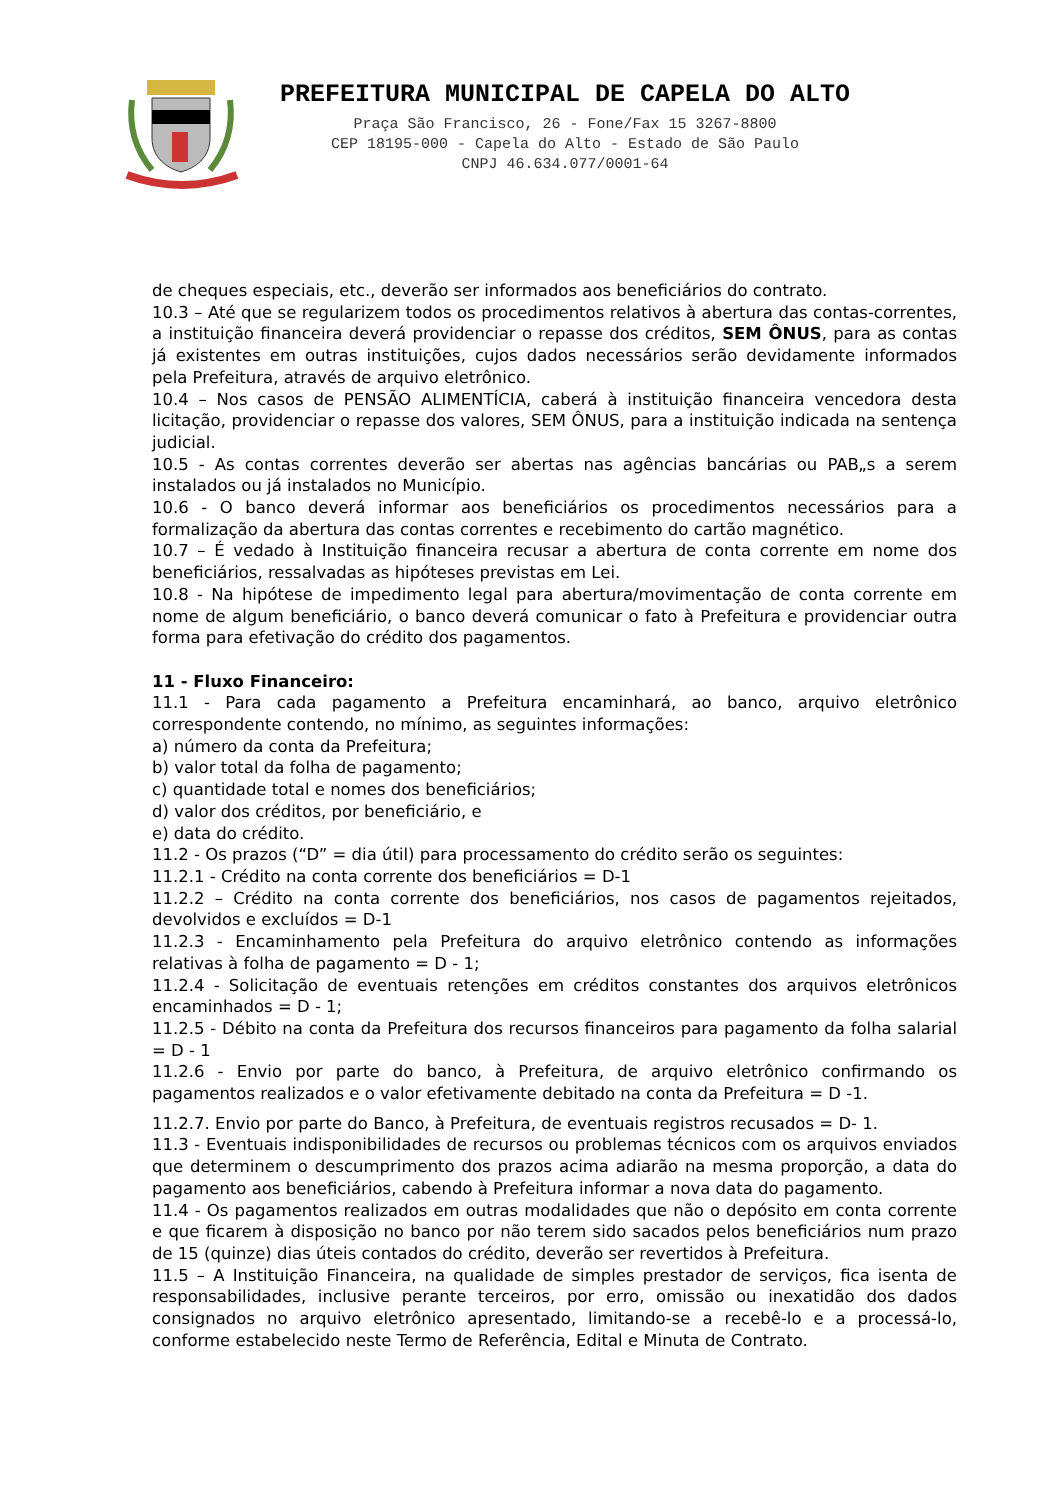PREFEITURA MUNICIPAL DE CAPELA DO ALTO
Praça São Francisco, 26 - Fone/Fax 15 3267-8800
CEP 18195-000 - Capela do Alto - Estado de São Paulo
CNPJ 46.634.077/0001-64
de cheques especiais, etc., deverão ser informados aos beneficiários do contrato.
10.3 – Até que se regularizem todos os procedimentos relativos à abertura das contas-correntes, a instituição financeira deverá providenciar o repasse dos créditos, SEM ÔNUS, para as contas já existentes em outras instituições, cujos dados necessários serão devidamente informados pela Prefeitura, através de arquivo eletrônico.
10.4 – Nos casos de PENSÃO ALIMENTÍCIA, caberá à instituição financeira vencedora desta licitação, providenciar o repasse dos valores, SEM ÔNUS, para a instituição indicada na sentença judicial.
10.5 - As contas correntes deverão ser abertas nas agências bancárias ou PAB„s a serem instalados ou já instalados no Município.
10.6 - O banco deverá informar aos beneficiários os procedimentos necessários para a formalização da abertura das contas correntes e recebimento do cartão magnético.
10.7 – É vedado à Instituição financeira recusar a abertura de conta corrente em nome dos beneficiários, ressalvadas as hipóteses previstas em Lei.
10.8 - Na hipótese de impedimento legal para abertura/movimentação de conta corrente em nome de algum beneficiário, o banco deverá comunicar o fato à Prefeitura e providenciar outra forma para efetivação do crédito dos pagamentos.
11 - Fluxo Financeiro:
11.1 - Para cada pagamento a Prefeitura encaminhará, ao banco, arquivo eletrônico correspondente contendo, no mínimo, as seguintes informações:
a) número da conta da Prefeitura;
b) valor total da folha de pagamento;
c) quantidade total e nomes dos beneficiários;
d) valor dos créditos, por beneficiário, e
e) data do crédito.
11.2 - Os prazos (“D” = dia útil) para processamento do crédito serão os seguintes:
11.2.1 - Crédito na conta corrente dos beneficiários = D-1
11.2.2 – Crédito na conta corrente dos beneficiários, nos casos de pagamentos rejeitados, devolvidos e excluídos = D-1
11.2.3 - Encaminhamento pela Prefeitura do arquivo eletrônico contendo as informações relativas à folha de pagamento = D - 1;
11.2.4 - Solicitação de eventuais retenções em créditos constantes dos arquivos eletrônicos encaminhados = D - 1;
11.2.5 - Débito na conta da Prefeitura dos recursos financeiros para pagamento da folha salarial = D - 1
11.2.6 - Envio por parte do banco, à Prefeitura, de arquivo eletrônico confirmando os pagamentos realizados e o valor efetivamente debitado na conta da Prefeitura = D -1.
11.2.7. Envio por parte do Banco, à Prefeitura, de eventuais registros recusados = D- 1.
11.3 - Eventuais indisponibilidades de recursos ou problemas técnicos com os arquivos enviados que determinem o descumprimento dos prazos acima adiarão na mesma proporção, a data do pagamento aos beneficiários, cabendo à Prefeitura informar a nova data do pagamento.
11.4 - Os pagamentos realizados em outras modalidades que não o depósito em conta corrente e que ficarem à disposição no banco por não terem sido sacados pelos beneficiários num prazo de 15 (quinze) dias úteis contados do crédito, deverão ser revertidos à Prefeitura.
11.5 – A Instituição Financeira, na qualidade de simples prestador de serviços, fica isenta de responsabilidades, inclusive perante terceiros, por erro, omissão ou inexatidão dos dados consignados no arquivo eletrônico apresentado, limitando-se a recebê-lo e a processá-lo, conforme estabelecido neste Termo de Referência, Edital e Minuta de Contrato.